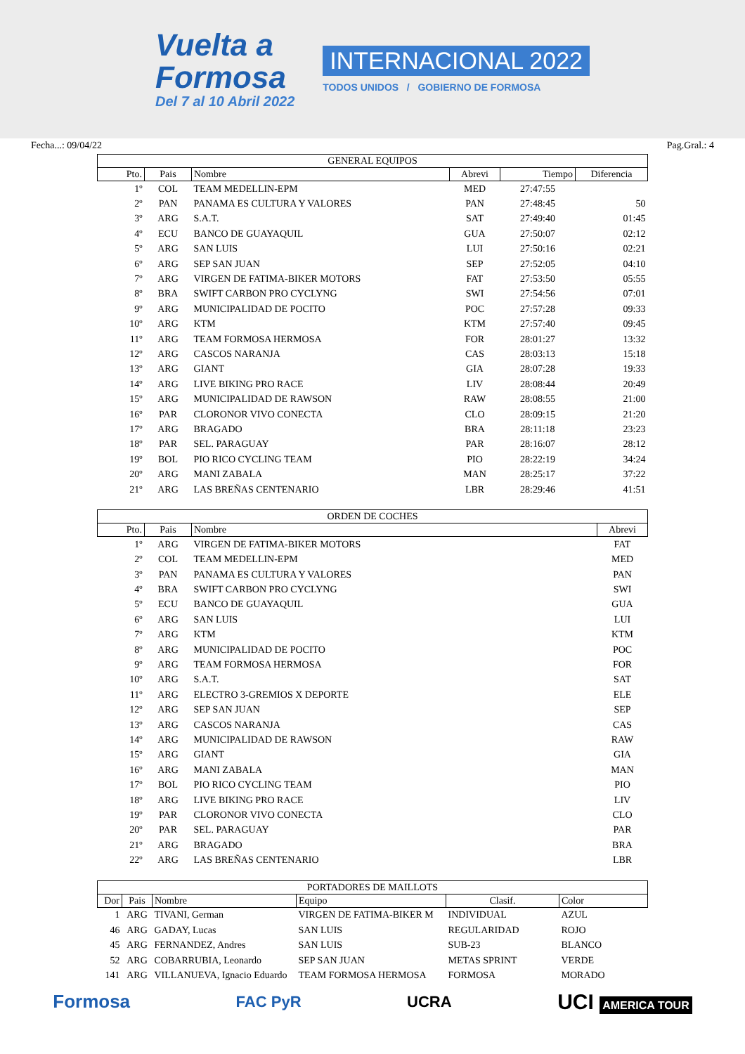Vuelta a
Formosa
Del 7 al 10 Abril 2022
INTERNACIONAL 2022
TODOS UNIDOS / GOBIERNO DE FORMOSA
Fecha...: 09/04/22 Pag.Gral.: 4
| GENERAL EQUIPOS | | | | | |
| --- | --- | --- | --- | --- | --- |
| Pto. | Pais | Nombre | Abrevi | Tiempo | Diferencia |
| 1º | COL | TEAM MEDELLIN-EPM | MED | 27:47:55 | |
| 2º | PAN | PANAMA ES CULTURA Y VALORES | PAN | 27:48:45 | 50 |
| 3º | ARG | S.A.T. | SAT | 27:49:40 | 01:45 |
| 4º | ECU | BANCO DE GUAYAQUIL | GUA | 27:50:07 | 02:12 |
| 5º | ARG | SAN LUIS | LUI | 27:50:16 | 02:21 |
| 6º | ARG | SEP SAN JUAN | SEP | 27:52:05 | 04:10 |
| 7º | ARG | VIRGEN DE FATIMA-BIKER MOTORS | FAT | 27:53:50 | 05:55 |
| 8º | BRA | SWIFT CARBON PRO CYCLYNG | SWI | 27:54:56 | 07:01 |
| 9º | ARG | MUNICIPALIDAD DE POCITO | POC | 27:57:28 | 09:33 |
| 10º | ARG | KTM | KTM | 27:57:40 | 09:45 |
| 11º | ARG | TEAM FORMOSA HERMOSA | FOR | 28:01:27 | 13:32 |
| 12º | ARG | CASCOS NARANJA | CAS | 28:03:13 | 15:18 |
| 13º | ARG | GIANT | GIA | 28:07:28 | 19:33 |
| 14º | ARG | LIVE BIKING PRO RACE | LIV | 28:08:44 | 20:49 |
| 15º | ARG | MUNICIPALIDAD DE RAWSON | RAW | 28:08:55 | 21:00 |
| 16º | PAR | CLORONOR VIVO CONECTA | CLO | 28:09:15 | 21:20 |
| 17º | ARG | BRAGADO | BRA | 28:11:18 | 23:23 |
| 18º | PAR | SEL. PARAGUAY | PAR | 28:16:07 | 28:12 |
| 19º | BOL | PIO RICO CYCLING TEAM | PIO | 28:22:19 | 34:24 |
| 20º | ARG | MANI ZABALA | MAN | 28:25:17 | 37:22 |
| 21º | ARG | LAS BREÑAS CENTENARIO | LBR | 28:29:46 | 41:51 |
| ORDEN DE COCHES | | | |
| --- | --- | --- | --- |
| Pto. | Pais | Nombre | Abrevi |
| 1º | ARG | VIRGEN DE FATIMA-BIKER MOTORS | FAT |
| 2º | COL | TEAM MEDELLIN-EPM | MED |
| 3º | PAN | PANAMA ES CULTURA Y VALORES | PAN |
| 4º | BRA | SWIFT CARBON PRO CYCLYNG | SWI |
| 5º | ECU | BANCO DE GUAYAQUIL | GUA |
| 6º | ARG | SAN LUIS | LUI |
| 7º | ARG | KTM | KTM |
| 8º | ARG | MUNICIPALIDAD DE POCITO | POC |
| 9º | ARG | TEAM FORMOSA HERMOSA | FOR |
| 10º | ARG | S.A.T. | SAT |
| 11º | ARG | ELECTRO 3-GREMIOS X DEPORTE | ELE |
| 12º | ARG | SEP SAN JUAN | SEP |
| 13º | ARG | CASCOS NARANJA | CAS |
| 14º | ARG | MUNICIPALIDAD DE RAWSON | RAW |
| 15º | ARG | GIANT | GIA |
| 16º | ARG | MANI ZABALA | MAN |
| 17º | BOL | PIO RICO CYCLING TEAM | PIO |
| 18º | ARG | LIVE BIKING PRO RACE | LIV |
| 19º | PAR | CLORONOR VIVO CONECTA | CLO |
| 20º | PAR | SEL. PARAGUAY | PAR |
| 21º | ARG | BRAGADO | BRA |
| 22º | ARG | LAS BREÑAS CENTENARIO | LBR |
| PORTADORES DE MAILLOTS | | | | | |
| --- | --- | --- | --- | --- | --- |
| Dor | Pais | Nombre | Equipo | Clasif. | Color |
| 1 | ARG | TIVANI, German | VIRGEN DE FATIMA-BIKER M | INDIVIDUAL | AZUL |
| 46 | ARG | GADAY, Lucas | SAN LUIS | REGULARIDAD | ROJO |
| 45 | ARG | FERNANDEZ, Andres | SAN LUIS | SUB-23 | BLANCO |
| 52 | ARG | COBARRUBIA, Leonardo | SEP SAN JUAN | METAS SPRINT | VERDE |
| 141 | ARG | VILLANUEVA, Ignacio Eduardo | TEAM FORMOSA HERMOSA | FORMOSA | MORADO |
Formosa FAC PyR UCRA UCI AMERICA TOUR